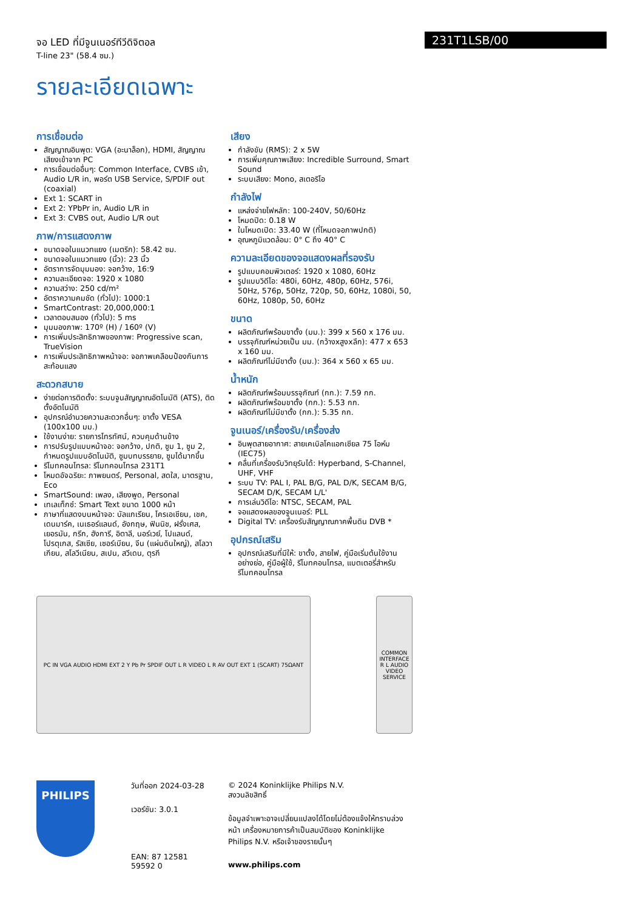231T1LSB/00
จอ LED ที่มีจูนเนอร์ทีวีดิจิตอล
T-line 23" (58.4 ซม.)
รายละเอียดเฉพาะ
การเชื่อมต่อ
สัญญาณอินพุต: VGA (อะนาล็อก), HDMI, สัญญาณเสียงเข้าจาก PC
การเชื่อมต่ออื่นๆ: Common Interface, CVBS เข้า, Audio L/R in, พอร์ต USB Service, S/PDIF out (coaxial)
Ext 1: SCART in
Ext 2: YPbPr in, Audio L/R in
Ext 3: CVBS out, Audio L/R out
ภาพ/การแสดงภาพ
ขนาดจอในแนวทแยง (เมตริก): 58.42 ซม.
ขนาดจอในแนวทแยง (นิ้ว): 23 นิ้ว
อัตราการจัดมุมมอง: จอกว้าง, 16:9
ความละเอียดจอ: 1920 x 1080
ความสว่าง: 250 cd/m²
อัตราความคมชัด (ทั่วไป): 1000:1
SmartContrast: 20,000,000:1
เวลาตอบสนอง (ทั่วไป): 5 ms
มุมมองภาพ: 170º (H) / 160º (V)
การเพิ่มประสิทธิภาพของภาพ: Progressive scan, TrueVision
การเพิ่มประสิทธิภาพหน้าจอ: จอภาพเคลือบป้องกันการสะท้อนแสง
สะดวกสบาย
ง่ายต่อการติดตั้ง: ระบบจูนสัญญาณอัตโนมัติ (ATS), ติดตั้งอัตโนมัติ
อุปกรณ์อำนวยความสะดวกอื่นๆ: ขาตั้ง VESA (100x100 มม.)
ใช้งานง่าย: รายการโทรทัศน์, ควบคุมด้านข้าง
การปรับรูปแบบหน้าจอ: จอกว้าง, ปกติ, ซูม 1, ซูม 2, กำหนดรูปแบบอัตโนมัติ, ซูมบทบรรยาย, ซูมได้มากขึ้น
รีโมทคอนโทรล: รีโมทคอนโทรล 231T1
โหมดอัจฉริยะ: ภาพยนตร์, Personal, สดใส, มาตรฐาน, Eco
SmartSound: เพลง, เสียงพูด, Personal
เทเลเท็กซ์: Smart Text ขนาด 1000 หน้า
ภาษาที่แสดงบนหน้าจอ: บัลแกเรียน, โครเอเชียน, เชค, เดนมาร์ค, เนเธอร์แลนด์, อังกฤษ, ฟินนิช, ฝรั่งเศส, เยอรมัน, กรีก, ฮังการี, อิตาลี, นอร์เวย์, โปแลนด์, โปรตุเกส, รัสเซีย, เซอร์เบียน, จีน (แผ่นดินใหญ่), สโลวาเกียน, สโลวีเนียน, สเปน, สวีเดน, ตุรกี
เสียง
กำลังขับ (RMS): 2 x 5W
การเพิ่มคุณภาพเสียง: Incredible Surround, Smart Sound
ระบบเสียง: Mono, สเตอริโอ
กำลังไฟ
แหล่งจ่ายไฟหลัก: 100-240V, 50/60Hz
โหมดปิด: 0.18 W
ในโหมดเปิด: 33.40 W (ที่โหมดจอภาพปกติ)
อุณหภูมิแวดล้อม: 0° C ถึง 40° C
ความละเอียดของจอแสดงผลที่รองรับ
รูปแบบคอมพิวเตอร์: 1920 x 1080, 60Hz
รูปแบบวิดีโอ: 480i, 60Hz, 480p, 60Hz, 576i, 50Hz, 576p, 50Hz, 720p, 50, 60Hz, 1080i, 50, 60Hz, 1080p, 50, 60Hz
ขนาด
ผลิตภัณฑ์พร้อมขาตั้ง (มม.): 399 x 560 x 176 มม.
บรรจุภัณฑ์หน่วยเป็น มม. (กว้างxสูงxลึก): 477 x 653 x 160 มม.
ผลิตภัณฑ์ไม่มีขาตั้ง (มม.): 364 x 560 x 65 มม.
น้ำหนัก
ผลิตภัณฑ์พร้อมบรรจุภัณฑ์ (กก.): 7.59 กก.
ผลิตภัณฑ์พร้อมขาตั้ง (กก.): 5.53 กก.
ผลิตภัณฑ์ไม่มีขาตั้ง (กก.): 5.35 กก.
จูนเนอร์/เครื่องรับ/เครื่องส่ง
อินพุตสายอากาศ: สายเคเบิลโคแอกเซียล 75 โอห์ม (IEC75)
คลื่นที่เครื่องรับวิทยุรับได้: Hyperband, S-Channel, UHF, VHF
ระบบ TV: PAL I, PAL B/G, PAL D/K, SECAM B/G, SECAM D/K, SECAM L/L'
การเล่นวิดีโอ: NTSC, SECAM, PAL
จอแสดงผลของจูนเนอร์: PLL
Digital TV: เครื่องรับสัญญาณภาคพื้นดิน DVB *
อุปกรณ์เสริม
อุปกรณ์เสริมที่มีให้: ขาตั้ง, สายไฟ, คู่มือเริ่มต้นใช้งานอย่างย่อ, คู่มือผู้ใช้, รีโมทคอนโทรล, แบตเตอรี่สำหรับรีโมทคอนโทรล
PC IN VGA AUDIO HDMI EXT 2 Y Pb Pr SPDIF OUT L R VIDEO L R AV OUT EXT 1 (SCART) 75ΩANT
COMMON INTERFACE R L AUDIO VIDEO SERVICE
PHILIPS
วันที่ออก 2024-03-28
เวอร์ชัน: 3.0.1
EAN: 87 12581 59592 0
© 2024 Koninklijke Philips N.V.
สงวนลิขสิทธิ์
ข้อมูลจำเพาะอาจเปลี่ยนแปลงได้โดยไม่ต้องแจ้งให้ทราบล่วงหน้า เครื่องหมายการค้าเป็นสมบัติของ Koninklijke Philips N.V. หรือเจ้าของรายนั้นๆ
www.philips.com